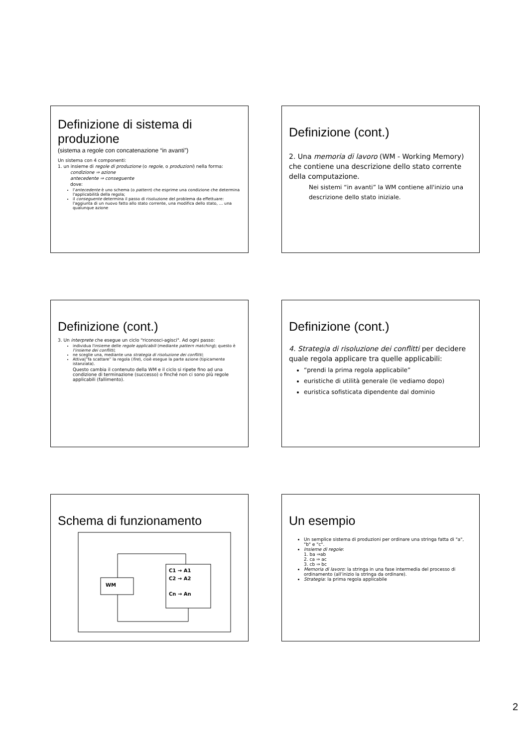Definizione di sistema di produzione
(sistema a regole con concatenazione “in avanti”)
Un sistema con 4 componenti:
1. un insieme di regole di produzione (o regole, o produzioni) nella forma:
condizione ⇒ azione
antecedente ⇒ conseguente
dove:
l'antecedente è uno schema (o pattern) che esprime una condizione che determina l'applicabilità della regola;
il conseguente determina il passo di risoluzione del problema da effettuare: l'aggiunta di un nuovo fatto allo stato corrente, una modifica dello stato, … una qualunque azione
Definizione (cont.)
2. Una memoria di lavoro (WM - Working Memory) che contiene una descrizione dello stato corrente della computazione.
Nei sistemi “in avanti” la WM contiene all'inizio una descrizione dello stato iniziale.
Definizione (cont.)
3. Un interprete che esegue un ciclo "riconosci-agisci". Ad ogni passo:
individua l'insieme delle regole applicabili (mediante pattern matching); questo è l'insieme dei conflitti;
ne sceglie una, mediante una strategia di risoluzione dei conflitti;
Attiva|”fa scattare” la regola (fire), cioè esegue la parte azione (tipicamente istanziata).
Questo cambia il contenuto della WM e il ciclo si ripete fino ad una condizione di terminazione (successo) o finché non ci sono più regole applicabili (fallimento).
Definizione (cont.)
4. Strategia di risoluzione dei conflitti per decidere quale regola applicare tra quelle applicabili:
“prendi la prima regola applicabile”
euristiche di utilità generale (le vediamo dopo)
euristica sofisticata dipendente dal dominio
Schema di funzionamento
WM
C1 → A1
C2 → A2
Cn → An
Un esempio
Un semplice sistema di produzioni per ordinare una stringa fatta di "a", "b" e "c".
Insieme di regole:
1. ba ⇒ab
2. ca ⇒ ac
3. cb ⇒ bc
Memoria di lavoro: la stringa in una fase intermedia del processo di ordinamento (all’inizio la stringa da ordinare).
Strategia: la prima regola applicabile
2